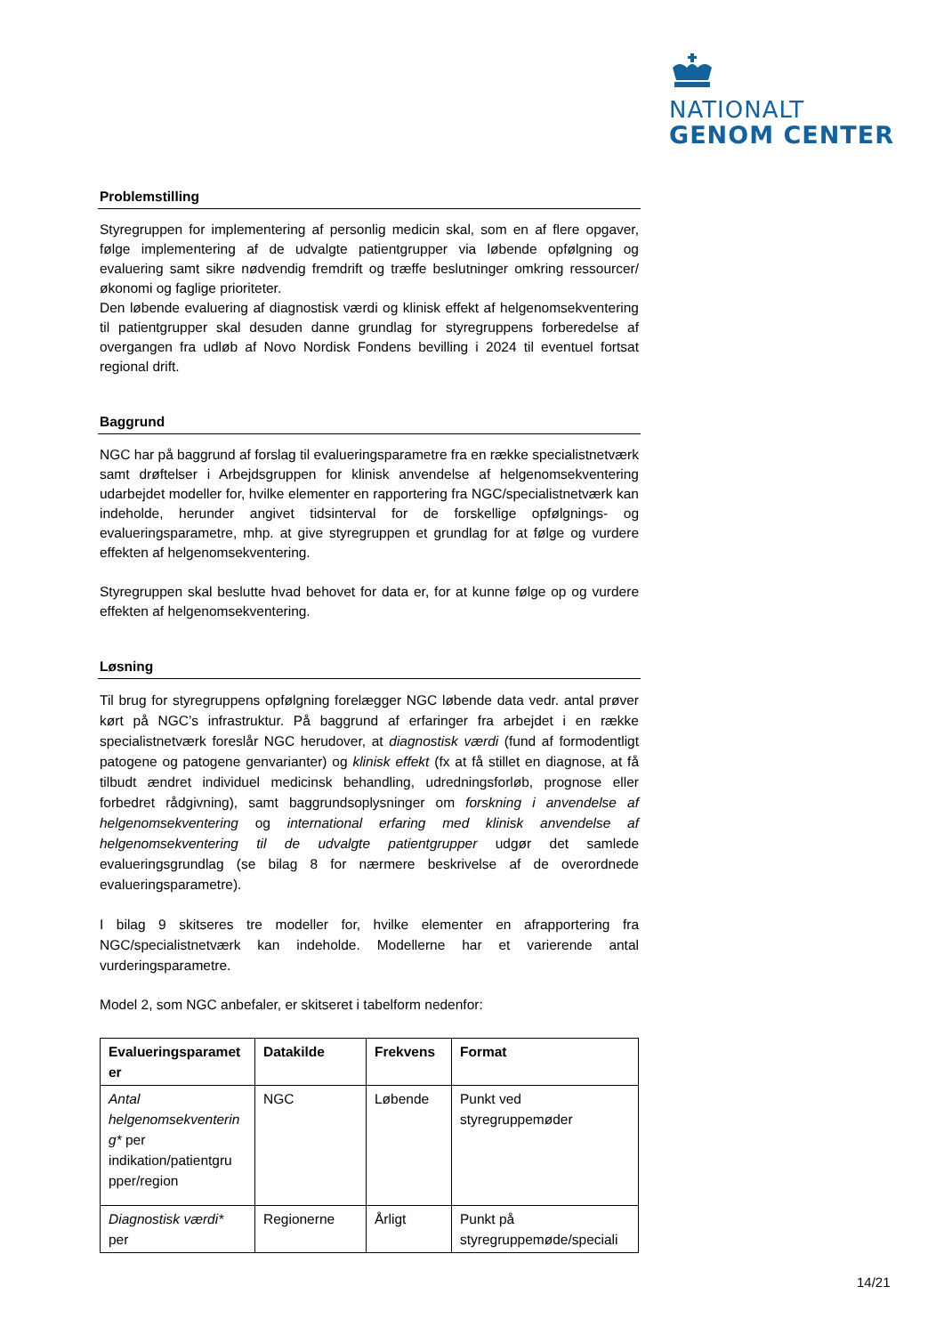NATIONALT
GENOM CENTER
Problemstilling
Styregruppen for implementering af personlig medicin skal, som en af flere opgaver, følge implementering af de udvalgte patientgrupper via løbende opfølgning og evaluering samt sikre nødvendig fremdrift og træffe beslutninger omkring ressourcer/økonomi og faglige prioriteter.
Den løbende evaluering af diagnostisk værdi og klinisk effekt af helgenomsekventering til patientgrupper skal desuden danne grundlag for styregruppens forberedelse af overgangen fra udløb af Novo Nordisk Fondens bevilling i 2024 til eventuel fortsat regional drift.
Baggrund
NGC har på baggrund af forslag til evalueringsparametre fra en række specialistnetværk samt drøftelser i Arbejdsgruppen for klinisk anvendelse af helgenomsekventering udarbejdet modeller for, hvilke elementer en rapportering fra NGC/specialistnetværk kan indeholde, herunder angivet tidsinterval for de forskellige opfølgnings- og evalueringsparametre, mhp. at give styregruppen et grundlag for at følge og vurdere effekten af helgenomsekventering.
Styregruppen skal beslutte hvad behovet for data er, for at kunne følge op og vurdere effekten af helgenomsekventering.
Løsning
Til brug for styregruppens opfølgning forelægger NGC løbende data vedr. antal prøver kørt på NGC’s infrastruktur. På baggrund af erfaringer fra arbejdet i en række specialistnetværk foreslår NGC herudover, at diagnostisk værdi (fund af formodentligt patogene og patogene genvarianter) og klinisk effekt (fx at få stillet en diagnose, at få tilbudt ændret individuel medicinsk behandling, udredningsforløb, prognose eller forbedret rådgivning), samt baggrundsoplysninger om forskning i anvendelse af helgenomsekventering og international erfaring med klinisk anvendelse af helgenomsekventering til de udvalgte patientgrupper udgør det samlede evalueringsgrundlag (se bilag 8 for nærmere beskrivelse af de overordnede evalueringsparametre).
I bilag 9 skitseres tre modeller for, hvilke elementer en afrapportering fra NGC/specialistnetværk kan indeholde. Modellerne har et varierende antal vurderingsparametre.
Model 2, som NGC anbefaler, er skitseret i tabelform nedenfor:
| Evalueringsparamet er | Datakilde | Frekvens | Format |
| --- | --- | --- | --- |
| Antal helgenomsekventerin g* per indikation/patientgru pper/region | NGC | Løbende | Punkt ved styregruppemøder |
| Diagnostisk værdi* per | Regionerne | Årligt | Punkt på styregruppemøde/speciali |
14/21